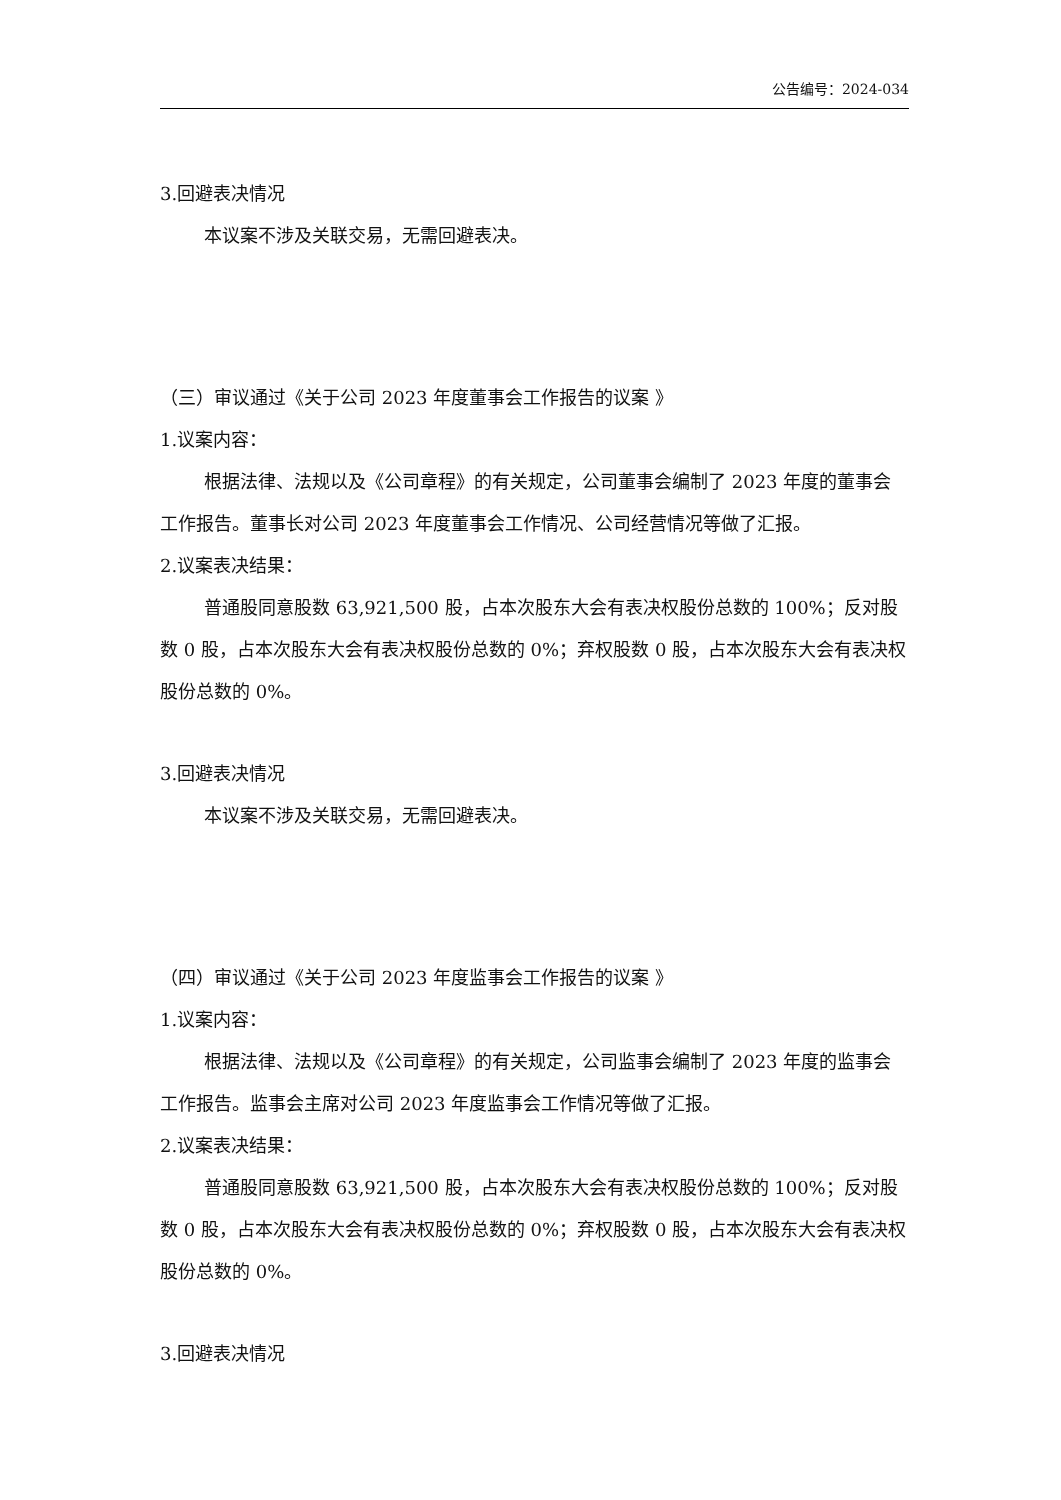公告编号：2024-034
3.回避表决情况
本议案不涉及关联交易，无需回避表决。
（三）审议通过《关于公司 2023 年度董事会工作报告的议案 》
1.议案内容：
根据法律、法规以及《公司章程》的有关规定，公司董事会编制了 2023 年度的董事会工作报告。董事长对公司 2023 年度董事会工作情况、公司经营情况等做了汇报。
2.议案表决结果：
普通股同意股数 63,921,500 股，占本次股东大会有表决权股份总数的 100%；反对股数 0 股，占本次股东大会有表决权股份总数的 0%；弃权股数 0 股，占本次股东大会有表决权股份总数的 0%。
3.回避表决情况
本议案不涉及关联交易，无需回避表决。
（四）审议通过《关于公司 2023 年度监事会工作报告的议案 》
1.议案内容：
根据法律、法规以及《公司章程》的有关规定，公司监事会编制了 2023 年度的监事会工作报告。监事会主席对公司 2023 年度监事会工作情况等做了汇报。
2.议案表决结果：
普通股同意股数 63,921,500 股，占本次股东大会有表决权股份总数的 100%；反对股数 0 股，占本次股东大会有表决权股份总数的 0%；弃权股数 0 股，占本次股东大会有表决权股份总数的 0%。
3.回避表决情况